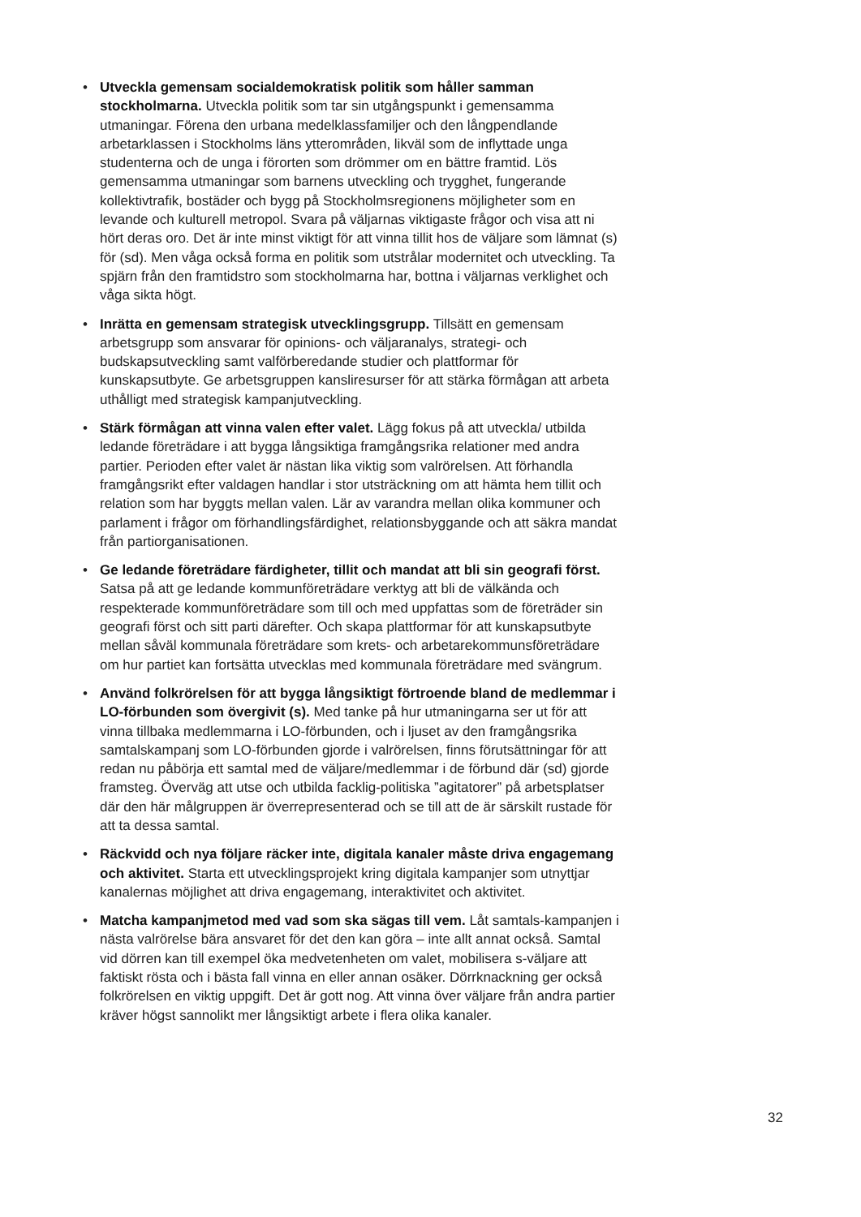• Utveckla gemensam socialdemokratisk politik som håller samman stockholmarna. Utveckla politik som tar sin utgångspunkt i gemensamma utmaningar. Förena den urbana medelklassfamiljer och den långpendlande arbetarklassen i Stockholms läns ytterområden, likväl som de inflyttade unga studenterna och de unga i förorten som drömmer om en bättre framtid. Lös gemensamma utmaningar som barnens utveckling och trygghet, fungerande kollektivtrafik, bostäder och bygg på Stockholmsregionens möjligheter som en levande och kulturell metropol. Svara på väljarnas viktigaste frågor och visa att ni hört deras oro. Det är inte minst viktigt för att vinna tillit hos de väljare som lämnat (s) för (sd). Men våga också forma en politik som utstrålar modernitet och utveckling. Ta spjärn från den framtidstro som stockholmarna har, bottna i väljarnas verklighet och våga sikta högt.
• Inrätta en gemensam strategisk utvecklingsgrupp. Tillsätt en gemensam arbetsgrupp som ansvarar för opinions- och väljaranalys, strategi- och budskapsutveckling samt valförberedande studier och plattformar för kunskapsutbyte. Ge arbetsgruppen kansliresurser för att stärka förmågan att arbeta uthålligt med strategisk kampanjutveckling.
• Stärk förmågan att vinna valen efter valet. Lägg fokus på att utveckla/ utbilda ledande företrädare i att bygga långsiktiga framgångsrika relationer med andra partier. Perioden efter valet är nästan lika viktig som valrörelsen. Att förhandla framgångsrikt efter valdagen handlar i stor utsträckning om att hämta hem tillit och relation som har byggts mellan valen. Lär av varandra mellan olika kommuner och parlament i frågor om förhandlingsfärdighet, relationsbyggande och att säkra mandat från partiorganisationen.
• Ge ledande företrädare färdigheter, tillit och mandat att bli sin geografi först. Satsa på att ge ledande kommunföreträdare verktyg att bli de välkända och respekterade kommunföreträdare som till och med uppfattas som de företräder sin geografi först och sitt parti därefter. Och skapa plattformar för att kunskapsutbyte mellan såväl kommunala företrädare som krets- och arbetarekommunsföreträdare om hur partiet kan fortsätta utvecklas med kommunala företrädare med svängrum.
• Använd folkrörelsen för att bygga långsiktigt förtroende bland de medlemmar i LO-förbunden som övergivit (s). Med tanke på hur utmaningarna ser ut för att vinna tillbaka medlemmarna i LO-förbunden, och i ljuset av den framgångsrika samtalskampanj som LO-förbunden gjorde i valrörelsen, finns förutsättningar för att redan nu påbörja ett samtal med de väljare/medlemmar i de förbund där (sd) gjorde framsteg. Överväg att utse och utbilda facklig-politiska ”agitatorer” på arbetsplatser där den här målgruppen är överrepresenterad och se till att de är särskilt rustade för att ta dessa samtal.
• Räckvidd och nya följare räcker inte, digitala kanaler måste driva engagemang och aktivitet. Starta ett utvecklingsprojekt kring digitala kampanjer som utnyttjar kanalernas möjlighet att driva engagemang, interaktivitet och aktivitet.
• Matcha kampanjmetod med vad som ska sägas till vem. Låt samtals-kampanjen i nästa valrörelse bära ansvaret för det den kan göra – inte allt annat också. Samtal vid dörren kan till exempel öka medvetenheten om valet, mobilisera s-väljare att faktiskt rösta och i bästa fall vinna en eller annan osäker. Dörrknackning ger också folkrörelsen en viktig uppgift. Det är gott nog. Att vinna över väljare från andra partier kräver högst sannolikt mer långsiktigt arbete i flera olika kanaler.
32